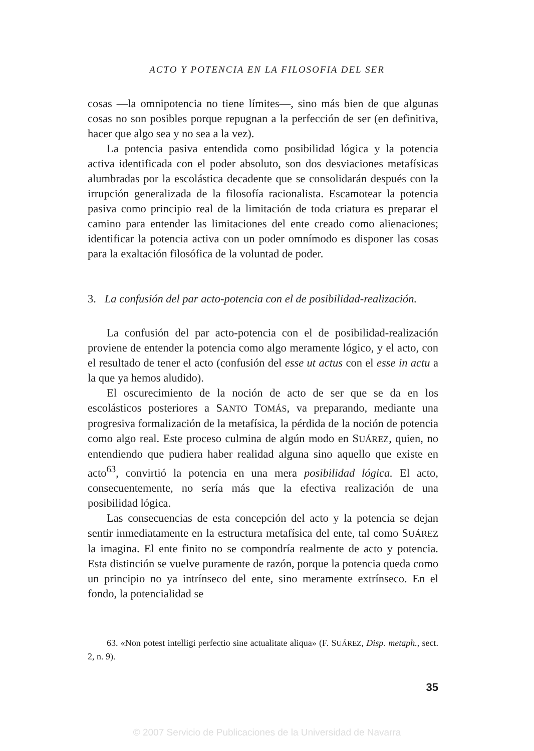ACTO Y POTENCIA EN LA FILOSOFIA DEL SER
cosas —la omnipotencia no tiene límites—, sino más bien de que algunas cosas no son posibles porque repugnan a la perfección de ser (en definitiva, hacer que algo sea y no sea a la vez).
La potencia pasiva entendida como posibilidad lógica y la potencia activa identificada con el poder absoluto, son dos desviaciones metafísicas alumbradas por la escolástica decadente que se consolidarán después con la irrupción generalizada de la filosofía racionalista. Escamotear la potencia pasiva como principio real de la limitación de toda criatura es preparar el camino para entender las limitaciones del ente creado como alienaciones; identificar la potencia activa con un poder omnímodo es disponer las cosas para la exaltación filosófica de la voluntad de poder.
3. La confusión del par acto-potencia con el de posibilidad-realización.
La confusión del par acto-potencia con el de posibilidad-realización proviene de entender la potencia como algo meramente lógico, y el acto, con el resultado de tener el acto (confusión del esse ut actus con el esse in actu a la que ya hemos aludido).
El oscurecimiento de la noción de acto de ser que se da en los escolásticos posteriores a SANTO TOMÁS, va preparando, mediante una progresiva formalización de la metafísica, la pérdida de la noción de potencia como algo real. Este proceso culmina de algún modo en SUÁREZ, quien, no entendiendo que pudiera haber realidad alguna sino aquello que existe en acto<sup>63</sup>, convirtió la potencia en una mera posibilidad lógica. El acto, consecuentemente, no sería más que la efectiva realización de una posibilidad lógica.
Las consecuencias de esta concepción del acto y la potencia se dejan sentir inmediatamente en la estructura metafísica del ente, tal como SUÁREZ la imagina. El ente finito no se compondría realmente de acto y potencia. Esta distinción se vuelve puramente de razón, porque la potencia queda como un principio no ya intrínseco del ente, sino meramente extrínseco. En el fondo, la potencialidad se
63. «Non potest intelligi perfectio sine actualitate aliqua» (F. SUÁREZ, Disp. metaph., sect. 2, n. 9).
35
© 2007 Servicio de Publicaciones de la Universidad de Navarra